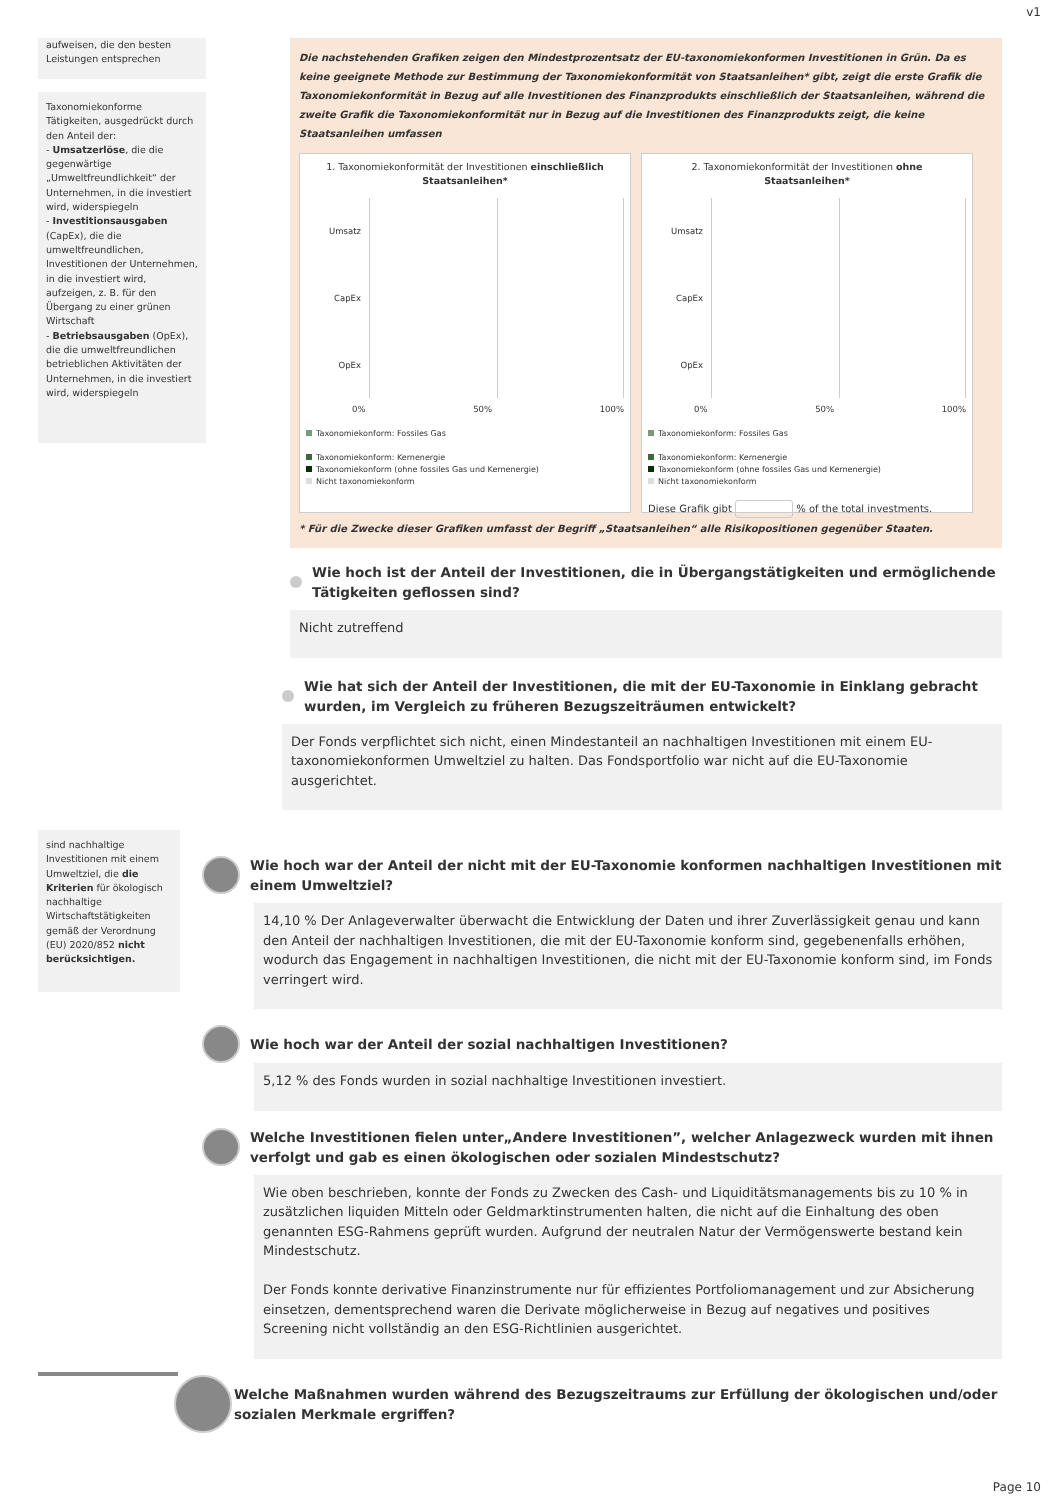v1
aufweisen, die den besten Leistungen entsprechen
Taxonomiekonforme Tätigkeiten, ausgedrückt durch den Anteil der:
- Umsatzerlöse, die die gegenwärtige „Umweltfreundlichkeit“ der Unternehmen, in die investiert wird, widerspiegeln
- Investitionsausgaben (CapEx), die die umweltfreundlichen, Investitionen der Unternehmen, in die investiert wird, aufzeigen, z. B. für den Übergang zu einer grünen Wirtschaft
- Betriebsausgaben (OpEx), die die umweltfreundlichen betrieblichen Aktivitäten der Unternehmen, in die investiert wird, widerspiegeln
sind nachhaltige Investitionen mit einem Umweltziel, die die Kriterien für ökologisch nachhaltige Wirtschaftstätigkeiten gemäß der Verordnung (EU) 2020/852 nicht berücksichtigen.
Die nachstehenden Grafiken zeigen den Mindestprozentsatz der EU-taxonomiekonformen Investitionen in Grün. Da es keine geeignete Methode zur Bestimmung der Taxonomiekonformität von Staatsanleihen* gibt, zeigt die erste Grafik die Taxonomiekonformität in Bezug auf alle Investitionen des Finanzprodukts einschließlich der Staatsanleihen, während die zweite Grafik die Taxonomiekonformität nur in Bezug auf die Investitionen des Finanzprodukts zeigt, die keine Staatsanleihen umfassen
1. Taxonomiekonformität der Investitionen einschließlich Staatsanleihen*
Umsatz
CapEx
OpEx
0% 50% 100%
Taxonomiekonform: Fossiles Gas
Taxonomiekonform: Kernenergie
Taxonomiekonform (ohne fossiles Gas und Kernenergie)
Nicht taxonomiekonform
2. Taxonomiekonformität der Investitionen ohne Staatsanleihen*
Umsatz
CapEx
OpEx
0% 50% 100%
Taxonomiekonform: Fossiles Gas
Taxonomiekonform: Kernenergie
Taxonomiekonform (ohne fossiles Gas und Kernenergie)
Nicht taxonomiekonform
Diese Grafik gibt % of the total investments.
* Für die Zwecke dieser Grafiken umfasst der Begriff „Staatsanleihen“ alle Risikopositionen gegenüber Staaten.
Wie hoch ist der Anteil der Investitionen, die in Übergangstätigkeiten und ermöglichende Tätigkeiten geflossen sind?
Nicht zutreffend
Wie hat sich der Anteil der Investitionen, die mit der EU-Taxonomie in Einklang gebracht wurden, im Vergleich zu früheren Bezugszeiträumen entwickelt?
Der Fonds verpflichtet sich nicht, einen Mindestanteil an nachhaltigen Investitionen mit einem EU-taxonomiekonformen Umweltziel zu halten. Das Fondsportfolio war nicht auf die EU-Taxonomie ausgerichtet.
Wie hoch war der Anteil der nicht mit der EU-Taxonomie konformen nachhaltigen Investitionen mit einem Umweltziel?
14,10 % Der Anlageverwalter überwacht die Entwicklung der Daten und ihrer Zuverlässigkeit genau und kann den Anteil der nachhaltigen Investitionen, die mit der EU-Taxonomie konform sind, gegebenenfalls erhöhen, wodurch das Engagement in nachhaltigen Investitionen, die nicht mit der EU-Taxonomie konform sind, im Fonds verringert wird.
Wie hoch war der Anteil der sozial nachhaltigen Investitionen?
5,12 % des Fonds wurden in sozial nachhaltige Investitionen investiert.
Welche Investitionen fielen unter„Andere Investitionen”, welcher Anlagezweck wurden mit ihnen verfolgt und gab es einen ökologischen oder sozialen Mindestschutz?
Wie oben beschrieben, konnte der Fonds zu Zwecken des Cash- und Liquiditätsmanagements bis zu 10 % in zusätzlichen liquiden Mitteln oder Geldmarktinstrumenten halten, die nicht auf die Einhaltung des oben genannten ESG-Rahmens geprüft wurden. Aufgrund der neutralen Natur der Vermögenswerte bestand kein Mindestschutz.
Der Fonds konnte derivative Finanzinstrumente nur für effizientes Portfoliomanagement und zur Absicherung einsetzen, dementsprechend waren die Derivate möglicherweise in Bezug auf negatives und positives Screening nicht vollständig an den ESG-Richtlinien ausgerichtet.
Welche Maßnahmen wurden während des Bezugszeitraums zur Erfüllung der ökologischen und/oder sozialen Merkmale ergriffen?
Page 10